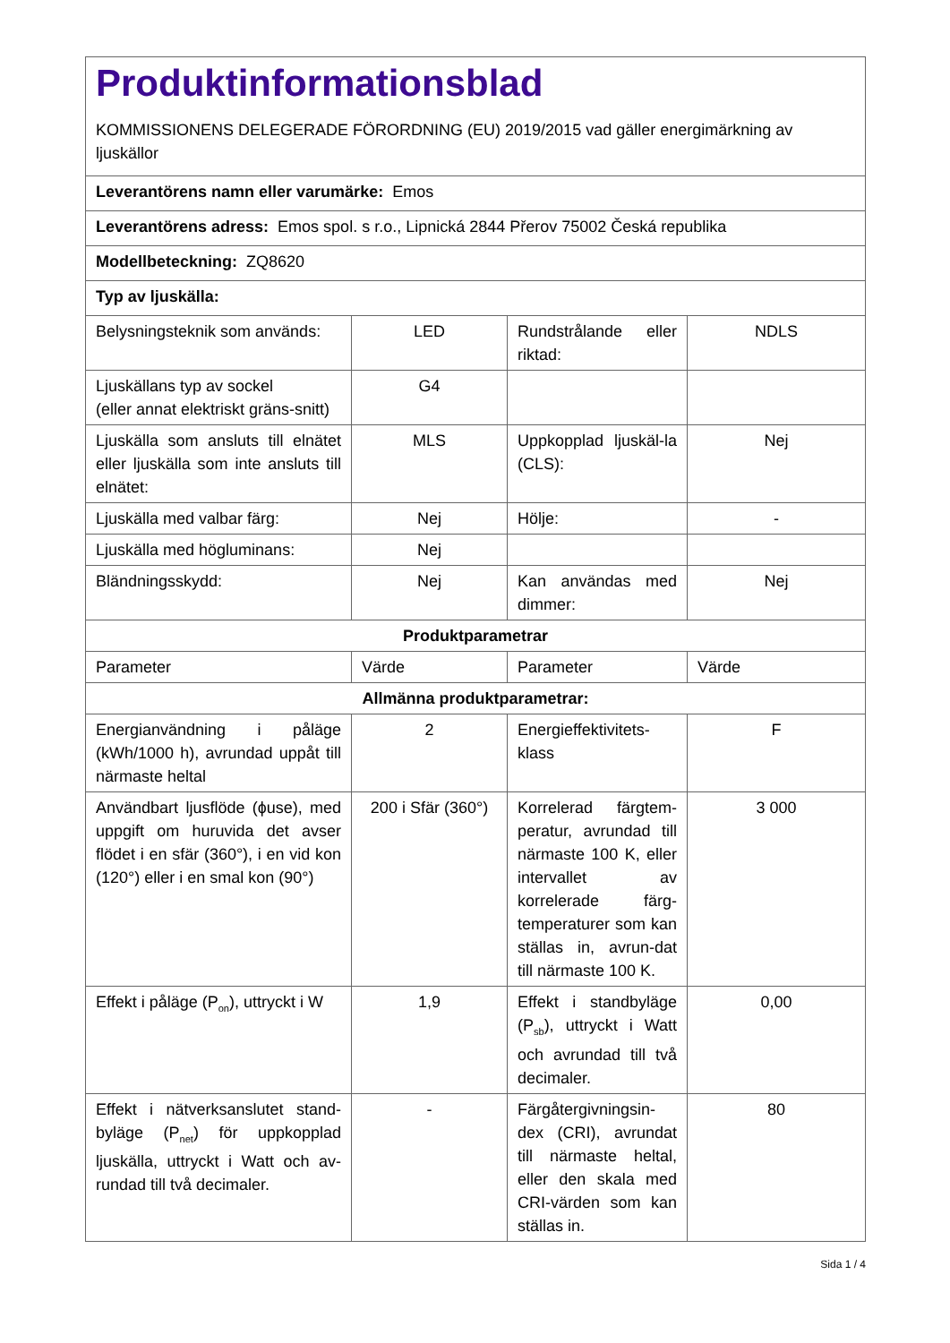| Produktinformationsblad KOMMISSIONENS DELEGERADE FÖRORDNING (EU) 2019/2015 vad gäller energimärkning av ljuskällor | | | |
| Leverantörens namn eller varumärke: Emos | | | |
| Leverantörens adress: Emos spol. s r.o., Lipnická 2844 Přerov 75002 Česká republika | | | |
| Modellbeteckning: ZQ8620 | | | |
| Typ av ljuskälla: | | | |
| Belysningsteknik som används: | LED | Rundstrålande eller riktad: | NDLS |
| Ljuskällans typ av sockel (eller annat elektriskt gräns-snitt) | G4 | | |
| Ljuskälla som ansluts till elnätet eller ljuskälla som inte ansluts till elnätet: | MLS | Uppkopplad ljuskäl-la (CLS): | Nej |
| Ljuskälla med valbar färg: | Nej | Hölje: | - |
| Ljuskälla med högluminans: | Nej | | |
| Bländningsskydd: | Nej | Kan användas med dimmer: | Nej |
| Produktparametrar | | | |
| Parameter | Värde | Parameter | Värde |
| Allmänna produktparametrar: | | | |
| Energianvändning i påläge (kWh/1000 h), avrundad uppåt till närmaste heltal | 2 | Energieffektivitets-klass | F |
| Användbart ljusflöde (ɸuse), med uppgift om huruvida det avser flödet i en sfär (360°), i en vid kon (120°) eller i en smal kon (90°) | 200 i Sfär (360°) | Korrelerad färgtem-peratur, avrundad till närmaste 100 K, eller intervallet av korrelerade färg-temperaturer som kan ställas in, avrun-dat till närmaste 100 K. | 3 000 |
| Effekt i påläge (P<sub>on</sub>), uttryckt i W | 1,9 | Effekt i standbyläge (P<sub>sb</sub>), uttryckt i Watt och avrundad till två decimaler. | 0,00 |
| Effekt i nätverksanslutet stand-byläge (P<sub>net</sub>) för uppkopplad ljuskälla, uttryckt i Watt och av-rundad till två decimaler. | - | Färgåtergivningsin-dex (CRI), avrundat till närmaste heltal, eller den skala med CRI-värden som kan ställas in. | 80 |
Sida 1 / 4